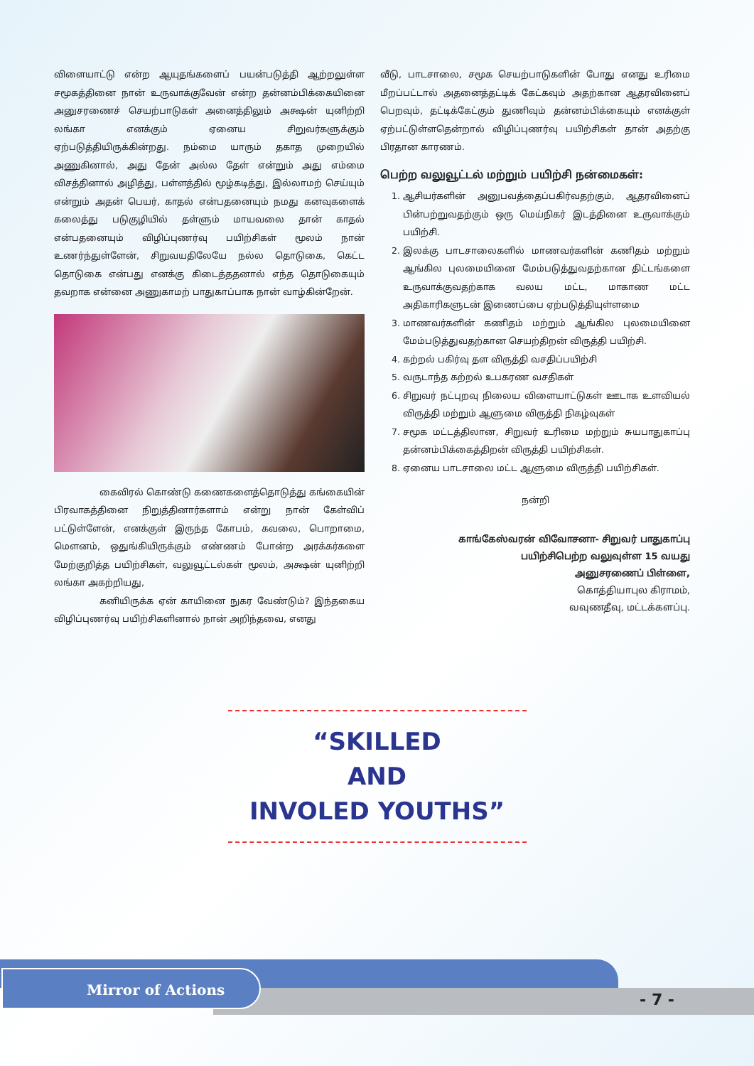விளையாட்டு என்ற ஆயுதங்களைப் பயன்படுத்தி ஆற்றலுள்ள சமூகத்தினை நான் உருவாக்குவேன் என்ற தன்னம்பிக்கையினை அனுசரணைச் செயற்பாடுகள் அனைத்திலும் அக்ஷன் யுனிற்றி லங்கா எனக்கும் ஏனைய சிறுவர்களுக்கும் ஏற்படுத்தியிருக்கின்றது. நம்மை யாரும் தகாத முறையில் அணுகினால், அது தேன் அல்ல தேள் என்றும் அது எம்மை விசத்தினால் அழித்து, பள்ளத்தில் மூழ்கடித்து, இல்லாமற் செய்யும் என்றும் அதன் பெயர், காதல் என்பதனையும் நமது கனவுகளைக் கலைத்து படுகுழியில் தள்ளும் மாயவலை தான் காதல் என்பதனையும் விழிப்புணர்வு பயிற்சிகள் மூலம் நான் உணர்ந்துள்ளேன், சிறுவயதிலேயே நல்ல தொடுகை, கெட்ட தொடுகை என்பது எனக்கு கிடைத்ததனால் எந்த தொடுகையும் தவறாக என்னை அணுகாமற் பாதுகாப்பாக நான் வாழ்கின்றேன்.
கைவிரல் கொண்டு கணைகளைத்தொடுத்து கங்கையின் பிரவாகத்தினை நிறுத்தினார்களாம் என்று நான் கேள்விப் பட்டுள்ளேன், எனக்குள் இருந்த கோபம், கவலை, பொறாமை, மௌனம், ஒதுங்கியிருக்கும் எண்ணம் போன்ற அரக்கர்களை மேற்குறித்த பயிற்சிகள், வலுவூட்டல்கள் மூலம், அக்ஷன் யுனிற்றி லங்கா அகற்றியது,
கனியிருக்க ஏன் காயினை நுகர வேண்டும்? இந்தகைய விழிப்புணர்வு பயிற்சிகளினால் நான் அறிந்தவை, எனது
வீடு, பாடசாலை, சமூக செயற்பாடுகளின் போது எனது உரிமை மீறப்பட்டால் அதனைத்தட்டிக் கேட்கவும் அதற்கான ஆதரவினைப் பெறவும், தட்டிக்கேட்கும் துணிவும் தன்னம்பிக்கையும் எனக்குள் ஏற்பட்டுள்ளதென்றால் விழிப்புணர்வு பயிற்சிகள் தான் அதற்கு பிரதான காரணம்.
பெற்ற வலுவூட்டல் மற்றும் பயிற்சி நன்மைகள்:
1. ஆசியர்களின் அனுபவத்தைப்பகிர்வதற்கும், ஆதரவினைப் பின்பற்றுவதற்கும் ஒரு மெய்நிகர் இடத்தினை உருவாக்கும் பயிற்சி.
2. இலக்கு பாடசாலைகளில் மாணவர்களின் கணிதம் மற்றும் ஆங்கில புலமையினை மேம்படுத்துவதற்கான திட்டங்களை உருவாக்குவதற்காக வலய மட்ட, மாகாண மட்ட அதிகாரிகளுடன் இணைப்பை ஏற்படுத்தியுள்ளமை
3. மாணவர்களின் கணிதம் மற்றும் ஆங்கில புலமையினை மேம்படுத்துவதற்கான செயற்திறன் விருத்தி பயிற்சி.
4. கற்றல் பகிர்வு தள விருத்தி வசதிப்பயிற்சி
5. வருடாந்த கற்றல் உபகரண வசதிகள்
6. சிறுவர் நட்புறவு நிலைய விளையாட்டுகள் ஊடாக உளவியல் விருத்தி மற்றும் ஆளுமை விருத்தி நிகழ்வுகள்
7. சமூக மட்டத்திலான, சிறுவர் உரிமை மற்றும் சுயபாதுகாப்பு தன்னம்பிக்கைத்திறன் விருத்தி பயிற்சிகள்.
8. ஏனைய பாடசாலை மட்ட ஆளுமை விருத்தி பயிற்சிகள்.
நன்றி
காங்கேஸ்வரன் விவோசனா- சிறுவர் பாதுகாப்பு
பயிற்சிபெற்ற வலுவுள்ள 15 வயது
அனுசரணைப் பிள்ளை,
கொத்தியாபுல கிராமம்,
வவுணதீவு, மட்டக்களப்பு.
“SKILLED
AND
INVOLED YOUTHS”
Mirror of Actions
- 7 -